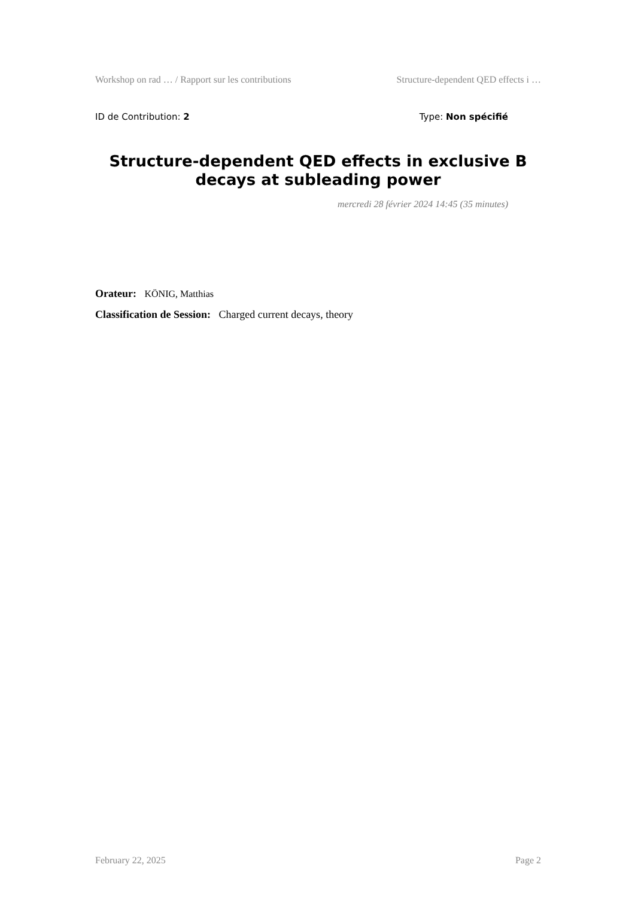Workshop on rad … / Rapport sur les contributions Structure-dependent QED effects i …
ID de Contribution: 2 Type: Non spécifié
Structure-dependent QED effects in exclusive B decays at subleading power
mercredi 28 février 2024 14:45 (35 minutes)
Orateur: KÖNIG, Matthias
Classification de Session: Charged current decays, theory
February 22, 2025 Page 2